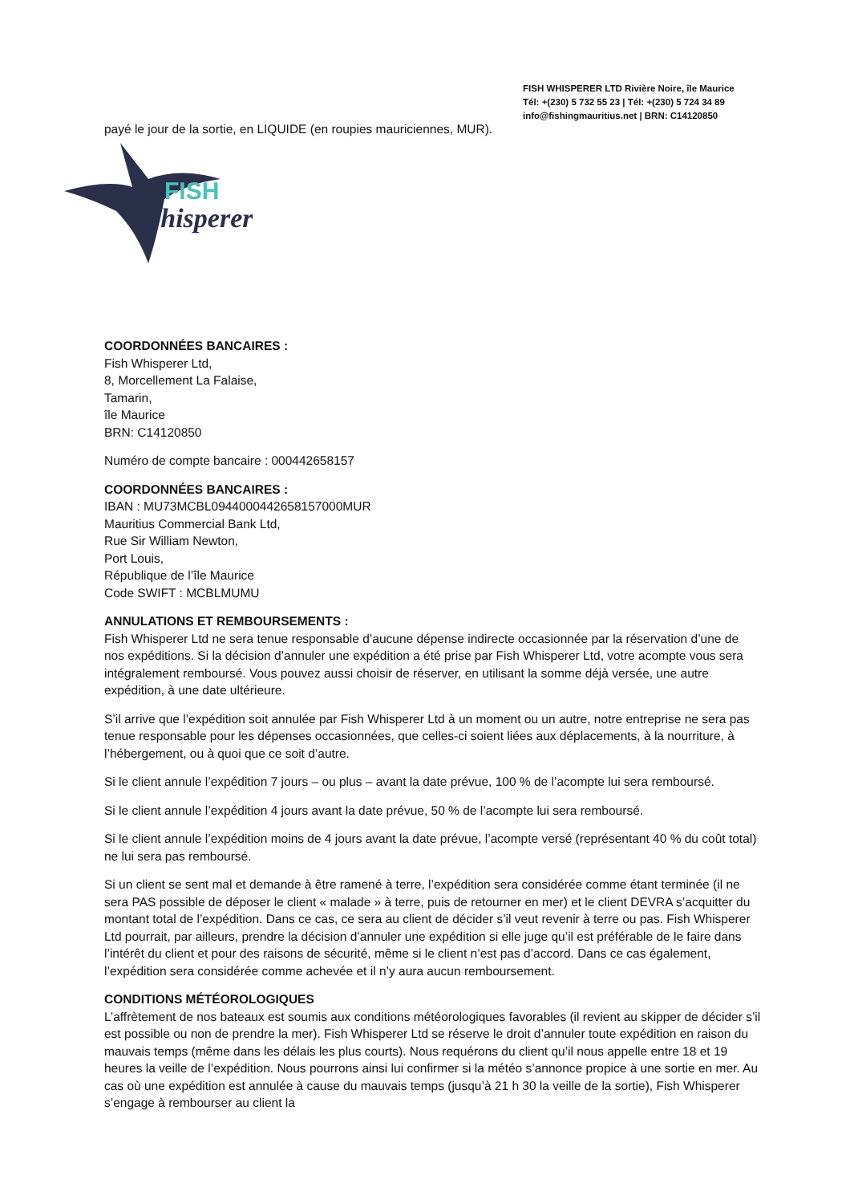FISH WHISPERER LTD Rivière Noire, île Maurice
Tél: +(230) 5 732 55 23 | Tél: +(230) 5 724 34 89
info@fishingmauritius.net | BRN: C14120850
payé le jour de la sortie, en LIQUIDE (en roupies mauriciennes, MUR).
FISH
Whisperer
COORDONNÉES BANCAIRES :
Fish Whisperer Ltd,
8, Morcellement La Falaise,
Tamarin,
île Maurice
BRN: C14120850
Numéro de compte bancaire : 000442658157
COORDONNÉES BANCAIRES :
IBAN : MU73MCBL0944000442658157000MUR
Mauritius Commercial Bank Ltd,
Rue Sir William Newton,
Port Louis,
République de l’île Maurice
Code SWIFT : MCBLMUMU
ANNULATIONS ET REMBOURSEMENTS :
Fish Whisperer Ltd ne sera tenue responsable d’aucune dépense indirecte occasionnée par la réservation d’une de nos expéditions. Si la décision d’annuler une expédition a été prise par Fish Whisperer Ltd, votre acompte vous sera intégralement remboursé. Vous pouvez aussi choisir de réserver, en utilisant la somme déjà versée, une autre expédition, à une date ultérieure.
S’il arrive que l’expédition soit annulée par Fish Whisperer Ltd à un moment ou un autre, notre entreprise ne sera pas tenue responsable pour les dépenses occasionnées, que celles-ci soient liées aux déplacements, à la nourriture, à l’hébergement, ou à quoi que ce soit d’autre.
Si le client annule l’expédition 7 jours – ou plus – avant la date prévue, 100 % de l’acompte lui sera remboursé.
Si le client annule l’expédition 4 jours avant la date prévue, 50 % de l’acompte lui sera remboursé.
Si le client annule l’expédition moins de 4 jours avant la date prévue, l’acompte versé (représentant 40 % du coût total) ne lui sera pas remboursé.
Si un client se sent mal et demande à être ramené à terre, l’expédition sera considérée comme étant terminée (il ne sera PAS possible de déposer le client « malade » à terre, puis de retourner en mer) et le client DEVRA s’acquitter du montant total de l’expédition. Dans ce cas, ce sera au client de décider s’il veut revenir à terre ou pas. Fish Whisperer Ltd pourrait, par ailleurs, prendre la décision d’annuler une expédition si elle juge qu’il est préférable de le faire dans l’intérêt du client et pour des raisons de sécurité, même si le client n’est pas d’accord. Dans ce cas également, l’expédition sera considérée comme achevée et il n’y aura aucun remboursement.
CONDITIONS MÉTÉOROLOGIQUES
L’affrètement de nos bateaux est soumis aux conditions météorologiques favorables (il revient au skipper de décider s’il est possible ou non de prendre la mer). Fish Whisperer Ltd se réserve le droit d’annuler toute expédition en raison du mauvais temps (même dans les délais les plus courts). Nous requérons du client qu’il nous appelle entre 18 et 19 heures la veille de l’expédition. Nous pourrons ainsi lui confirmer si la météo s’annonce propice à une sortie en mer. Au cas où une expédition est annulée à cause du mauvais temps (jusqu’à 21 h 30 la veille de la sortie), Fish Whisperer s’engage à rembourser au client la